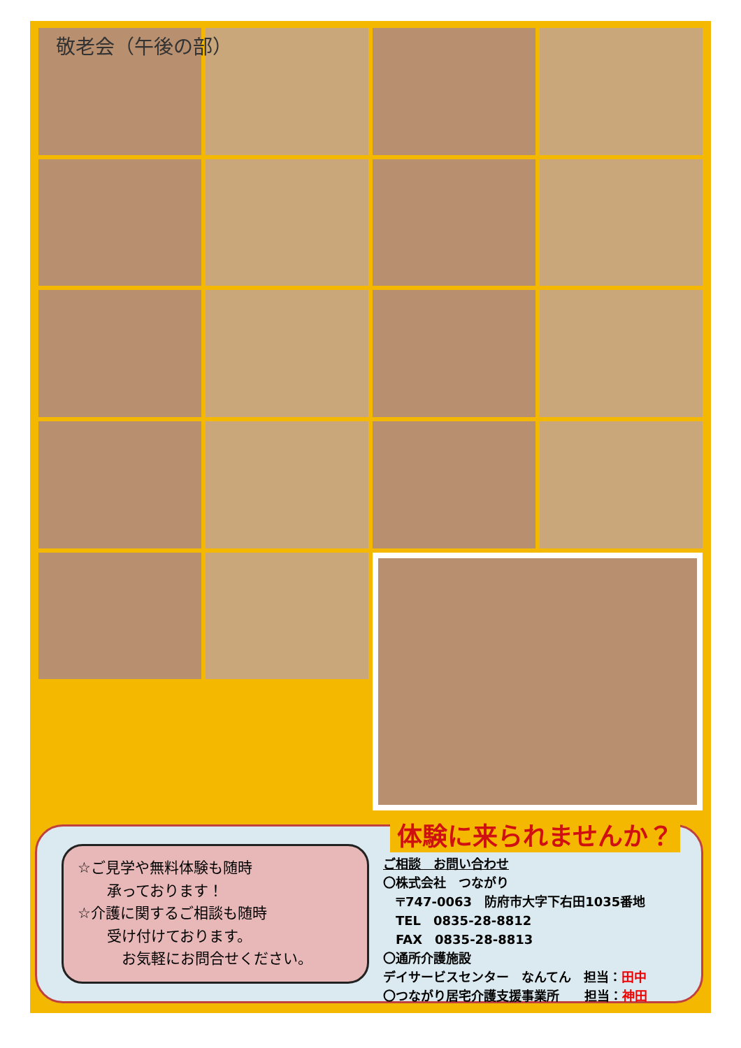敬老会（午後の部）
体験に来られませんか？
☆ご見学や無料体験も随時
  承っております！
☆介護に関するご相談も随時
  受け付けております。
   お気軽にお問合せください。
ご相談　お問い合わせ
〇株式会社　つながり
 〒747-0063　防府市大字下右田1035番地
 TEL　0835-28-8812
 FAX　0835-28-8813
〇通所介護施設
デイサービスセンター　なんてん　担当：田中
〇つながり居宅介護支援事業所　 担当：神田